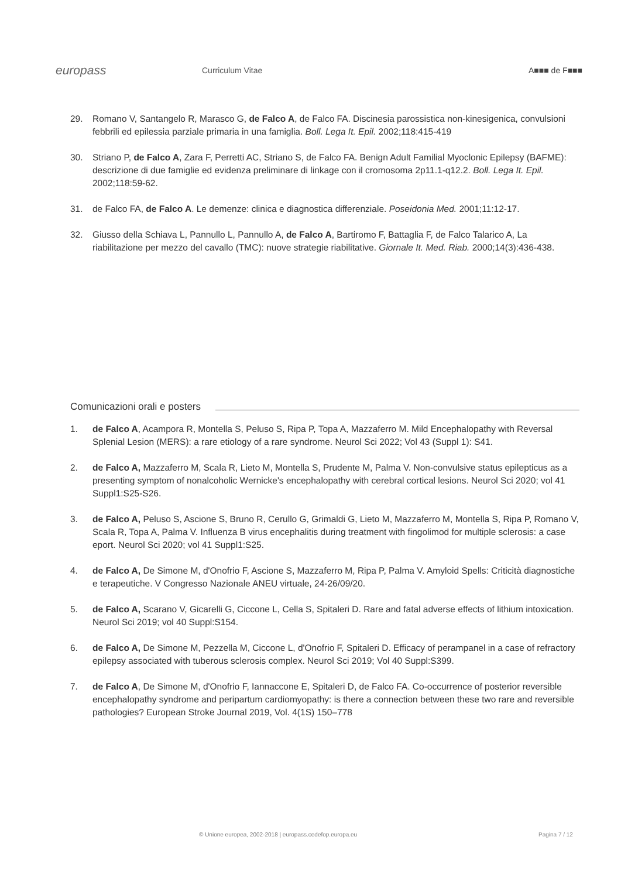europass
Curriculum Vitae A■■■ de F■■■
29. Romano V, Santangelo R, Marasco G, de Falco A, de Falco FA. Discinesia parossistica non-kinesigenica, convulsioni febbrili ed epilessia parziale primaria in una famiglia. Boll. Lega It. Epil. 2002;118:415-419
30. Striano P, de Falco A, Zara F, Perretti AC, Striano S, de Falco FA. Benign Adult Familial Myoclonic Epilepsy (BAFME): descrizione di due famiglie ed evidenza preliminare di linkage con il cromosoma 2p11.1-q12.2. Boll. Lega It. Epil. 2002;118:59-62.
31. de Falco FA, de Falco A. Le demenze: clinica e diagnostica differenziale. Poseidonia Med. 2001;11:12-17.
32. Giusso della Schiava L, Pannullo L, Pannullo A, de Falco A, Bartiromo F, Battaglia F, de Falco Talarico A, La riabilitazione per mezzo del cavallo (TMC): nuove strategie riabilitative. Giornale It. Med. Riab. 2000;14(3):436-438.
Comunicazioni orali e posters
1. de Falco A, Acampora R, Montella S, Peluso S, Ripa P, Topa A, Mazzaferro M. Mild Encephalopathy with Reversal Splenial Lesion (MERS): a rare etiology of a rare syndrome. Neurol Sci 2022; Vol 43 (Suppl 1): S41.
2. de Falco A, Mazzaferro M, Scala R, Lieto M, Montella S, Prudente M, Palma V. Non-convulsive status epilepticus as a presenting symptom of nonalcoholic Wernicke's encephalopathy with cerebral cortical lesions. Neurol Sci 2020; vol 41 Suppl1:S25-S26.
3. de Falco A, Peluso S, Ascione S, Bruno R, Cerullo G, Grimaldi G, Lieto M, Mazzaferro M, Montella S, Ripa P, Romano V, Scala R, Topa A, Palma V. Influenza B virus encephalitis during treatment with fingolimod for multiple sclerosis: a case eport. Neurol Sci 2020; vol 41 Suppl1:S25.
4. de Falco A, De Simone M, d'Onofrio F, Ascione S, Mazzaferro M, Ripa P, Palma V. Amyloid Spells: Criticità diagnostiche e terapeutiche. V Congresso Nazionale ANEU virtuale, 24-26/09/20.
5. de Falco A, Scarano V, Gicarelli G, Ciccone L, Cella S, Spitaleri D. Rare and fatal adverse effects of lithium intoxication. Neurol Sci 2019; vol 40 Suppl:S154.
6. de Falco A, De Simone M, Pezzella M, Ciccone L, d'Onofrio F, Spitaleri D. Efficacy of perampanel in a case of refractory epilepsy associated with tuberous sclerosis complex. Neurol Sci 2019; Vol 40 Suppl:S399.
7. de Falco A, De Simone M, d'Onofrio F, Iannaccone E, Spitaleri D, de Falco FA. Co-occurrence of posterior reversible encephalopathy syndrome and peripartum cardiomyopathy: is there a connection between these two rare and reversible pathologies? European Stroke Journal 2019, Vol. 4(1S) 150–778
© Unione europea, 2002-2018 | europass.cedefop.europa.eu
Pagina 7 / 12